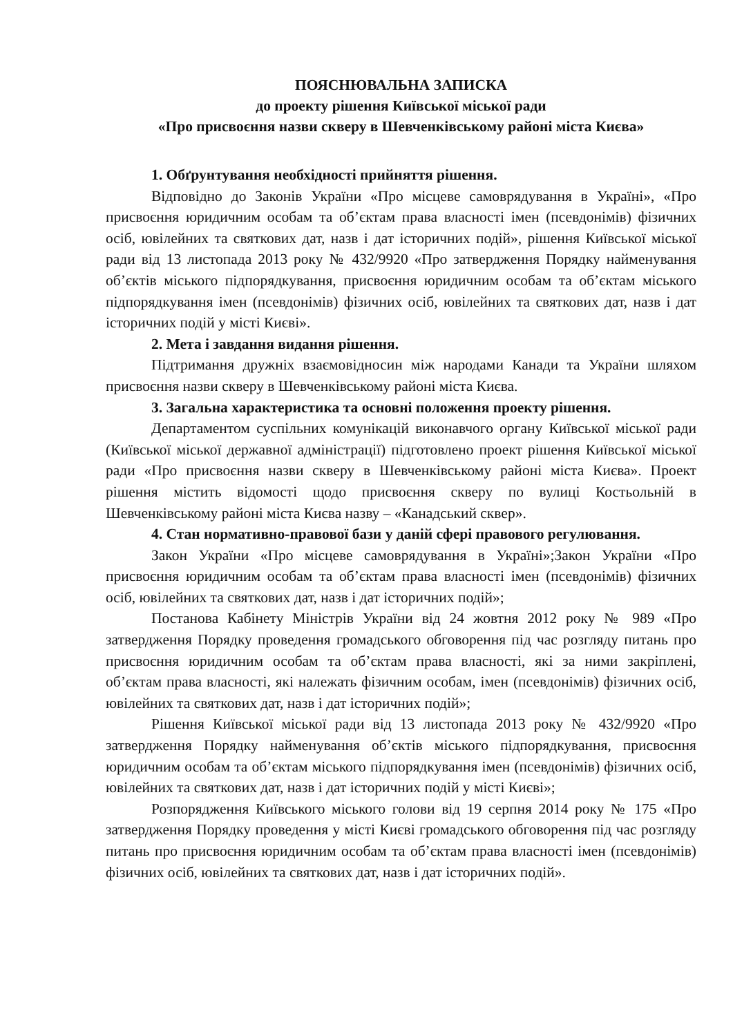ПОЯСНЮВАЛЬНА ЗАПИСКА
до проекту рішення Київської міської ради
«Про присвоєння назви скверу в Шевченківському районі міста Києва»
1. Обґрунтування необхідності прийняття рішення.
Відповідно до Законів України «Про місцеве самоврядування в Україні», «Про присвоєння юридичним особам та об’єктам права власності імен (псевдонімів) фізичних осіб, ювілейних та святкових дат, назв і дат історичних подій», рішення Київської міської ради від 13 листопада 2013 року № 432/9920 «Про затвердження Порядку найменування об’єктів міського підпорядкування, присвоєння юридичним особам та об’єктам міського підпорядкування імен (псевдонімів) фізичних осіб, ювілейних та святкових дат, назв і дат історичних подій у місті Києві».
2. Мета і завдання видання рішення.
Підтримання дружніх взаємовідносин між народами Канади та України шляхом присвоєння назви скверу в Шевченківському районі міста Києва.
3. Загальна характеристика та основні положення проекту рішення.
Департаментом суспільних комунікацій виконавчого органу Київської міської ради (Київської міської державної адміністрації) підготовлено проект рішення Київської міської ради «Про присвоєння назви скверу в Шевченківському районі міста Києва». Проект рішення містить відомості щодо присвоєння скверу по вулиці Костьольній в Шевченківському районі міста Києва назву – «Канадський сквер».
4. Стан нормативно-правової бази у даній сфері правового регулювання.
Закон України «Про місцеве самоврядування в Україні»;Закон України «Про присвоєння юридичним особам та об’єктам права власності імен (псевдонімів) фізичних осіб, ювілейних та святкових дат, назв і дат історичних подій»;
Постанова Кабінету Міністрів України від 24 жовтня 2012 року № 989 «Про затвердження Порядку проведення громадського обговорення під час розгляду питань про присвоєння юридичним особам та об’єктам права власності, які за ними закріплені, об’єктам права власності, які належать фізичним особам, імен (псевдонімів) фізичних осіб, ювілейних та святкових дат, назв і дат історичних подій»;
Рішення Київської міської ради від 13 листопада 2013 року № 432/9920 «Про затвердження Порядку найменування об’єктів міського підпорядкування, присвоєння юридичним особам та об’єктам міського підпорядкування імен (псевдонімів) фізичних осіб, ювілейних та святкових дат, назв і дат історичних подій у місті Києві»;
Розпорядження Київського міського голови від 19 серпня 2014 року № 175 «Про затвердження Порядку проведення у місті Києві громадського обговорення під час розгляду питань про присвоєння юридичним особам та об’єктам права власності імен (псевдонімів) фізичних осіб, ювілейних та святкових дат, назв і дат історичних подій».